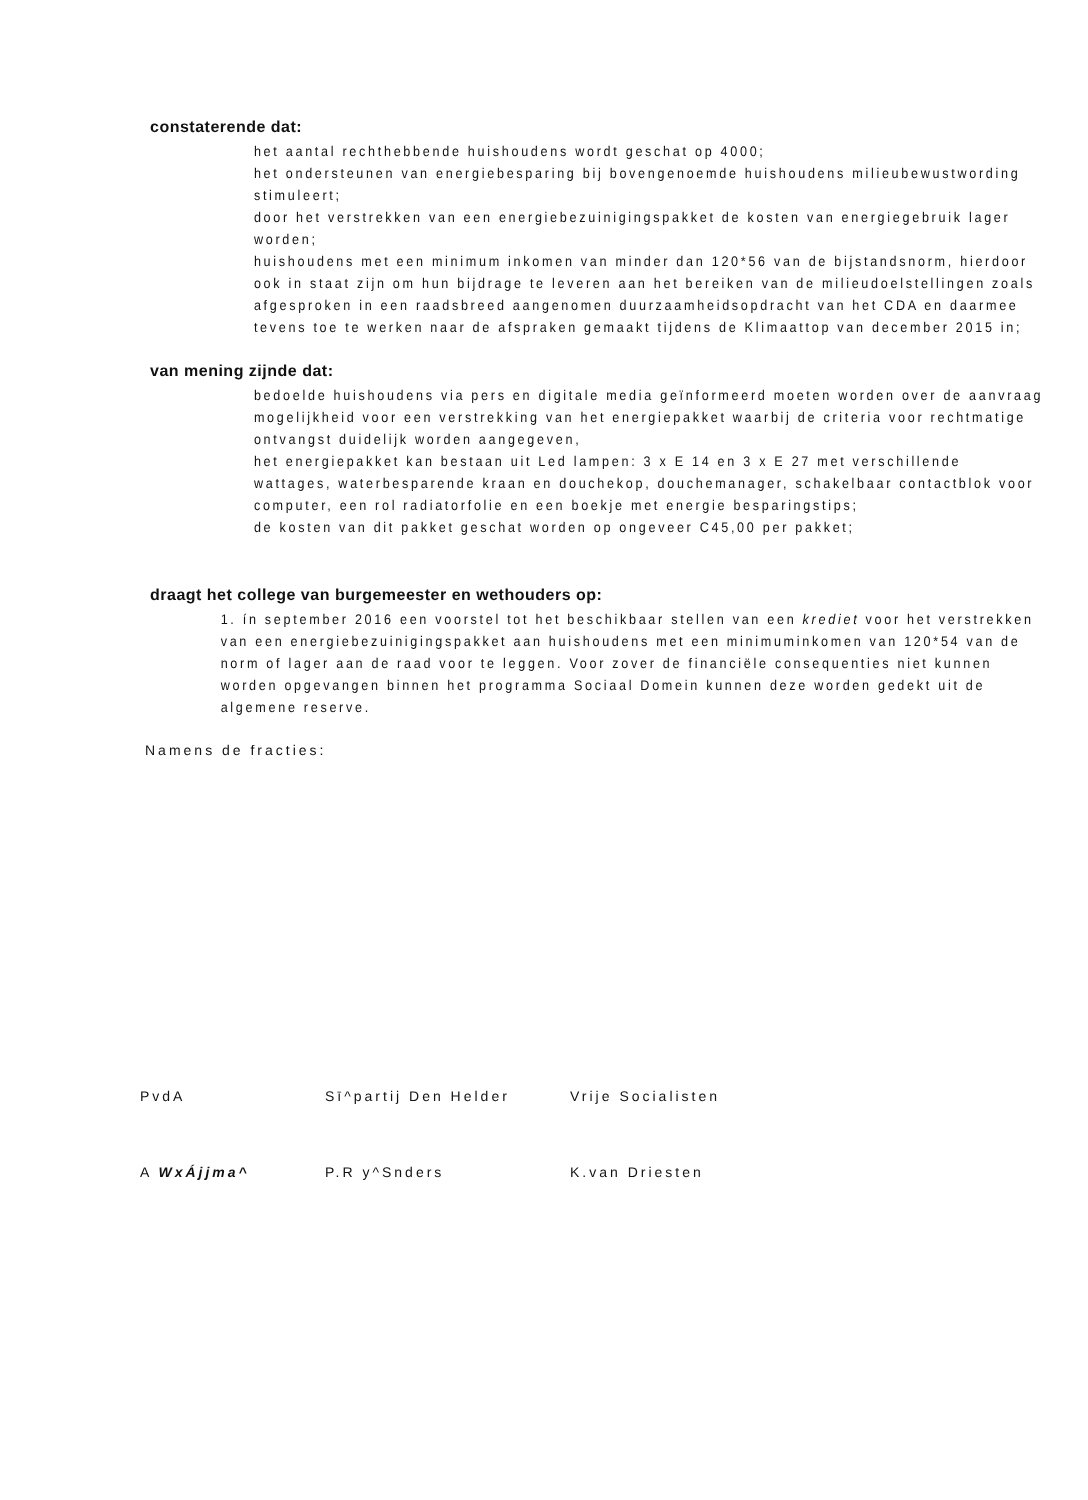constaterende dat:
het aantal rechthebbende huishoudens wordt geschat op 4000;
het ondersteunen van energiebesparing bij bovengenoemde huishoudens milieubewustwording stimuleert;
door het verstrekken van een energiebezuinigingspakket de kosten van energiegebruik lager worden;
huishoudens met een minimum inkomen van minder dan 120*56 van de bijstandsnorm, hierdoor ook in staat zijn om hun bijdrage te leveren aan het bereiken van de milieudoelstellingen zoals afgesproken in een raadsbreed aangenomen duurzaamheidsopdracht van het CDA en daarmee tevens toe te werken naar de afspraken gemaakt tijdens de Klimaattop van december 2015 in;
van mening zijnde dat:
bedoelde huishoudens via pers en digitale media geïnformeerd moeten worden over de aanvraag mogelijkheid voor een verstrekking van het energiepakket waarbij de criteria voor rechtmatige ontvangst duidelijk worden aangegeven,
het energiepakket kan bestaan uit Led lampen: 3 x E 14 en 3 x E 27 met verschillende wattages, waterbesparende kraan en douchekop, douchemanager, schakelbaar contactblok voor computer, een rol radiatorfolie en een boekje met energie besparingstips;
de kosten van dit pakket geschat worden op ongeveer C45,00 per pakket;
draagt het college van burgemeester en wethouders op:
1. ín september 2016 een voorstel tot het beschikbaar stellen van een krediet voor het verstrekken van een energiebezuinigingspakket aan huishoudens met een minimuminkomen van 120*54 van de norm of lager aan de raad voor te leggen. Voor zover de financiële consequenties niet kunnen worden opgevangen binnen het programma Sociaal Domein kunnen deze worden gedekt uit de algemene reserve.
Namens de fracties:
PvdA Sī^partij Den Helder Vrije Socialisten
A WxÁjjma^ P.R y^Snders K.van Driesten